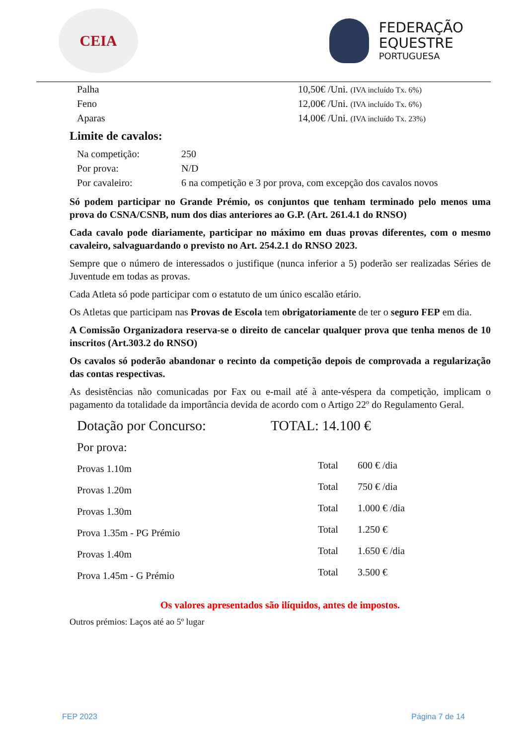CEIA
FEDERAÇÃO
EQUESTRE
PORTUGUESA
| Palha | 10,50€ /Uni. (IVA incluído Tx. 6%) |
| Feno | 12,00€ /Uni. (IVA incluído Tx. 6%) |
| Aparas | 14,00€ /Uni. (IVA incluído Tx. 23%) |
Limite de cavalos:
| Na competição: | 250 |
| Por prova: | N/D |
| Por cavaleiro: | 6 na competição e 3 por prova, com excepção dos cavalos novos |
Só podem participar no Grande Prémio, os conjuntos que tenham terminado pelo menos uma prova do CSNA/CSNB, num dos dias anteriores ao G.P. (Art. 261.4.1 do RNSO)
Cada cavalo pode diariamente, participar no máximo em duas provas diferentes, com o mesmo cavaleiro, salvaguardando o previsto no Art. 254.2.1 do RNSO 2023.
Sempre que o número de interessados o justifique (nunca inferior a 5) poderão ser realizadas Séries de Juventude em todas as provas.
Cada Atleta só pode participar com o estatuto de um único escalão etário.
Os Atletas que participam nas Provas de Escola tem obrigatoriamente de ter o seguro FEP em dia.
A Comissão Organizadora reserva-se o direito de cancelar qualquer prova que tenha menos de 10 inscritos (Art.303.2 do RNSO)
Os cavalos só poderão abandonar o recinto da competição depois de comprovada a regularização das contas respectivas.
As desistências não comunicadas por Fax ou e-mail até à ante-véspera da competição, implicam o pagamento da totalidade da importância devida de acordo com o Artigo 22º do Regulamento Geral.
Dotação por Concurso: TOTAL: 14.100 €
Por prova:
| Provas 1.10m | Total | 600 € /dia |
| Provas 1.20m | Total | 750 € /dia |
| Provas 1.30m | Total | 1.000 € /dia |
| Prova 1.35m - PG Prémio | Total | 1.250 € |
| Provas 1.40m | Total | 1.650 € /dia |
| Prova 1.45m - G Prémio | Total | 3.500 € |
Os valores apresentados são ilíquidos, antes de impostos.
Outros prémios: Laços até ao 5º lugar
FEP 2023 Página 7 de 14